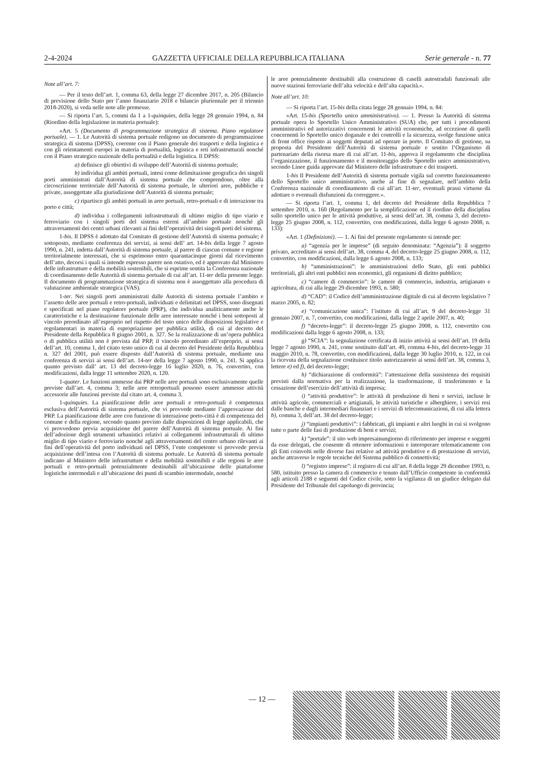2-4-2024 GAZZETTA UFFICIALE DELLA REPUBBLICA ITALIANA Serie generale - n. 77
Note all’art. 7:
— Per il testo dell’art. 1, comma 63, della legge 27 dicembre 2017, n. 205 (Bilancio di previsione dello Stato per l’anno finanziario 2018 e bilancio pluriennale per il triennio 2018-2020), si veda nelle note alle premesse.
— Si riporta l’art. 5, commi da 1 a 1-quinquies, della legge 28 gennaio 1994, n. 84 (Riordino della legislazione in materia portuale):
«Art. 5 (Documento di programmazione strategica di sistema. Piano regolatore portuale). — 1. Le Autorità di sistema portuale redigono un documento di programmazione strategica di sistema (DPSS), coerente con il Piano generale dei trasporti e della logistica e con gli orientamenti europei in materia di portualità, logistica e reti infrastrutturali nonché con il Piano strategico nazionale della portualità e della logistica. Il DPSS:
a) definisce gli obiettivi di sviluppo dell’Autorità di sistema portuale;
b) individua gli ambiti portuali, intesi come delimitazione geografica dei singoli porti amministrati dall’Autorità di sistema portuale che comprendono, oltre alla circoscrizione territoriale dell’Autorità di sistema portuale, le ulteriori aree, pubbliche e private, assoggettate alla giurisdizione dell’Autorità di sistema portuale;
c) ripartisce gli ambiti portuali in aree portuali, retro-portuali e di interazione tra porto e città;
d) individua i collegamenti infrastrutturali di ultimo miglio di tipo viario e ferroviario con i singoli porti del sistema esterni all’ambito portuale nonché gli attraversamenti dei centri urbani rilevanti ai fini dell’operatività dei singoli porti del sistema.
1-bis. Il DPSS è adottato dal Comitato di gestione dell’Autorità di sistema portuale; è sottoposto, mediante conferenza dei servizi, ai sensi dell’ art. 14-bis della legge 7 agosto 1990, n. 241, indetta dall’Autorità di sistema portuale, al parere di ciascun comune e regione territorialmente interessati, che si esprimono entro quarantacinque giorni dal ricevimento dell’atto, decorsi i quali si intende espresso parere non ostativo, ed è approvato dal Ministero delle infrastrutture e della mobilità sostenibili, che si esprime sentita la Conferenza nazionale di coordinamento delle Autorità di sistema portuale di cui all’art. 11-ter della presente legge. Il documento di programmazione strategica di sistema non è assoggettato alla procedura di valutazione ambientale strategica (VAS).
1-ter. Nei singoli porti amministrati dalle Autorità di sistema portuale l’ambito e l’assetto delle aree portuali e retro-portuali, individuati e delimitati nel DPSS, sono disegnati e specificati nel piano regolatore portuale (PRP), che individua analiticamente anche le caratteristiche e la destinazione funzionale delle aree interessate nonché i beni sottoposti al vincolo preordinato all’esproprio nel rispetto del testo unico delle disposizioni legislative e regolamentari in materia di espropriazione per pubblica utilità, di cui al decreto del Presidente della Repubblica 8 giugno 2001, n. 327. Se la realizzazione di un’opera pubblica o di pubblica utilità non è prevista dal PRP, il vincolo preordinato all’esproprio, ai sensi dell’art. 10, comma 1, del citato testo unico di cui al decreto del Presidente della Repubblica n. 327 del 2001, può essere disposto dall’Autorità di sistema portuale, mediante una conferenza di servizi ai sensi dell’art. 14-ter della legge 7 agosto 1990, n. 241. Si applica quanto previsto dall’ art. 13 del decreto-legge 16 luglio 2020, n. 76, convertito, con modificazioni, dalla legge 11 settembre 2020, n. 120.
1-quater. Le funzioni ammesse dai PRP nelle aree portuali sono esclusivamente quelle previste dall’art. 4, comma 3; nelle aree retroportuali possono essere ammesse attività accessorie alle funzioni previste dal citato art. 4, comma 3.
1-quinquies. La pianificazione delle aree portuali e retro-portuali è competenza esclusiva dell’Autorità di sistema portuale, che vi provvede mediante l’approvazione del PRP. La pianificazione delle aree con funzione di interazione porto-città è di competenza del comune e della regione, secondo quanto previsto dalle disposizioni di legge applicabili, che vi provvedono previa acquisizione del parere dell’Autorità di sistema portuale. Ai fini dell’adozione degli strumenti urbanistici relativi ai collegamenti infrastrutturali di ultimo miglio di tipo viario e ferroviario nonché agli attraversamenti del centro urbano rilevanti ai fini dell’operatività del porto individuati nel DPSS, l’ente competente vi provvede previa acquisizione dell’intesa con l’Autorità di sistema portuale. Le Autorità di sistema portuale indicano al Ministero delle infrastrutture e della mobilità sostenibili e alle regioni le aree portuali e retro-portuali potenzialmente destinabili all’ubicazione delle piattaforme logistiche intermodali e all’ubicazione dei punti di scambio intermodale, nonché
le aree potenzialmente destinabili alla costruzione di caselli autostradali funzionali alle nuove stazioni ferroviarie dell’alta velocità e dell’alta capacità.».
Note all’art. 10:
— Si riporta l’art. 15-bis della citata legge 28 gennaio 1994, n. 84:
«Art. 15-bis (Sportello unico amministrativo). — 1. Presso la Autorità di sistema portuale opera lo Sportello Unico Amministrativo (SUA) che, per tutti i procedimenti amministrativi ed autorizzativi concernenti le attività economiche, ad eccezione di quelli concernenti lo Sportello unico doganale e dei controlli e la sicurezza, svolge funzione unica di front office rispetto ai soggetti deputati ad operare in porto. Il Comitato di gestione, su proposta del Presidente dell’Autorità di sistema portuale e sentito l’Organismo di partenariato della risorsa mare di cui all’art. 11-bis, approva il regolamento che disciplina l’organizzazione, il funzionamento e il monitoraggio dello Sportello unico amministrativo, secondo Linee guida approvate dal Ministero delle infrastrutture e dei trasporti.
1-bis Il Presidente dell’Autorità di sistema portuale vigila sul corretto funzionamento dello Sportello unico amministrativo, anche al fine di segnalare, nell’ambito della Conferenza nazionale di coordinamento di cui all’art. 11-ter, eventuali prassi virtuose da adottare o eventuali disfunzioni da correggere.».
— Si riporta l’art. 1, comma 1, del decreto del Presidente della Repubblica 7 settembre 2010, n. 160 (Regolamento per la semplificazione ed il riordino della disciplina sullo sportello unico per le attività produttive, ai sensi dell’art. 38, comma 3, del decreto-legge 25 giugno 2008, n. 112, convertito, con modificazioni, dalla legge 6 agosto 2008, n. 133):
«Art. 1 (Definizioni). — 1. Ai fini del presente regolamento si intende per:
a) “agenzia per le imprese” (di seguito denominata: “Agenzia”): il soggetto privato, accreditato ai sensi dell’art. 38, comma 4, del decreto-legge 25 giugno 2008, n. 112, convertito, con modificazioni, dalla legge 6 agosto 2008, n. 133;
b) “amministrazioni”: le amministrazioni dello Stato, gli enti pubblici territoriali, gli altri enti pubblici non economici, gli organismi di diritto pubblico;
c) “camere di commercio”: le camere di commercio, industria, artigianato e agricoltura, di cui alla legge 29 dicembre 1993, n. 580;
d) “CAD”: il Codice dell’amministrazione digitale di cui al decreto legislativo 7 marzo 2005, n. 82;
e) “comunicazione unica”: l’istituto di cui all’art. 9 del decreto-legge 31 gennaio 2007, n. 7, convertito, con modificazioni, dalla legge 2 aprile 2007, n. 40;
f) “decreto-legge”: il decreto-legge 25 giugno 2008, n. 112, convertito con modificazioni dalla legge 6 agosto 2008, n. 133;
g) “SCIA”: la segnalazione certificata di inizio attività ai sensi dell’art. 19 della legge 7 agosto 1990, n. 241, come sostituito dall’art. 49, comma 4-bis, del decreto-legge 31 maggio 2010, n. 78, convertito, con modificazioni, dalla legge 30 luglio 2010, n. 122, in cui la ricevuta della segnalazione costituisce titolo autorizzatorio ai sensi dell’art. 38, comma 3, lettere e) ed f), del decreto-legge;
h) “dichiarazione di conformità”: l’attestazione della sussistenza dei requisiti previsti dalla normativa per la realizzazione, la trasformazione, il trasferimento e la cessazione dell’esercizio dell’attività di impresa;
i) “attività produttive”: le attività di produzione di beni e servizi, incluse le attività agricole, commerciali e artigianali, le attività turistiche e alberghiere, i servizi resi dalle banche e dagli intermediari finanziari e i servizi di telecomunicazioni, di cui alla lettera b), comma 3, dell’art. 38 del decreto-legge;
j) “impianti produttivi”: i fabbricati, gli impianti e altri luoghi in cui si svolgono tutte o parte delle fasi di produzione di beni e servizi;
k) “portale”: il sito web impresainungiorno di riferimento per imprese e soggetti da esse delegati, che consente di ottenere informazioni e interoperare telematicamente con gli Enti coinvolti nelle diverse fasi relative ad attività produttive e di prestazione di servizi, anche attraverso le regole tecniche del Sistema pubblico di connettività;
l) “registro imprese”: il registro di cui all’art. 8 della legge 29 dicembre 1993, n. 580, istituito presso la camera di commercio e tenuto dall’Ufficio competente in conformità agli articoli 2188 e seguenti del Codice civile, sotto la vigilanza di un giudice delegato dal Presidente del Tribunale del capoluogo di provincia;
— 12 —